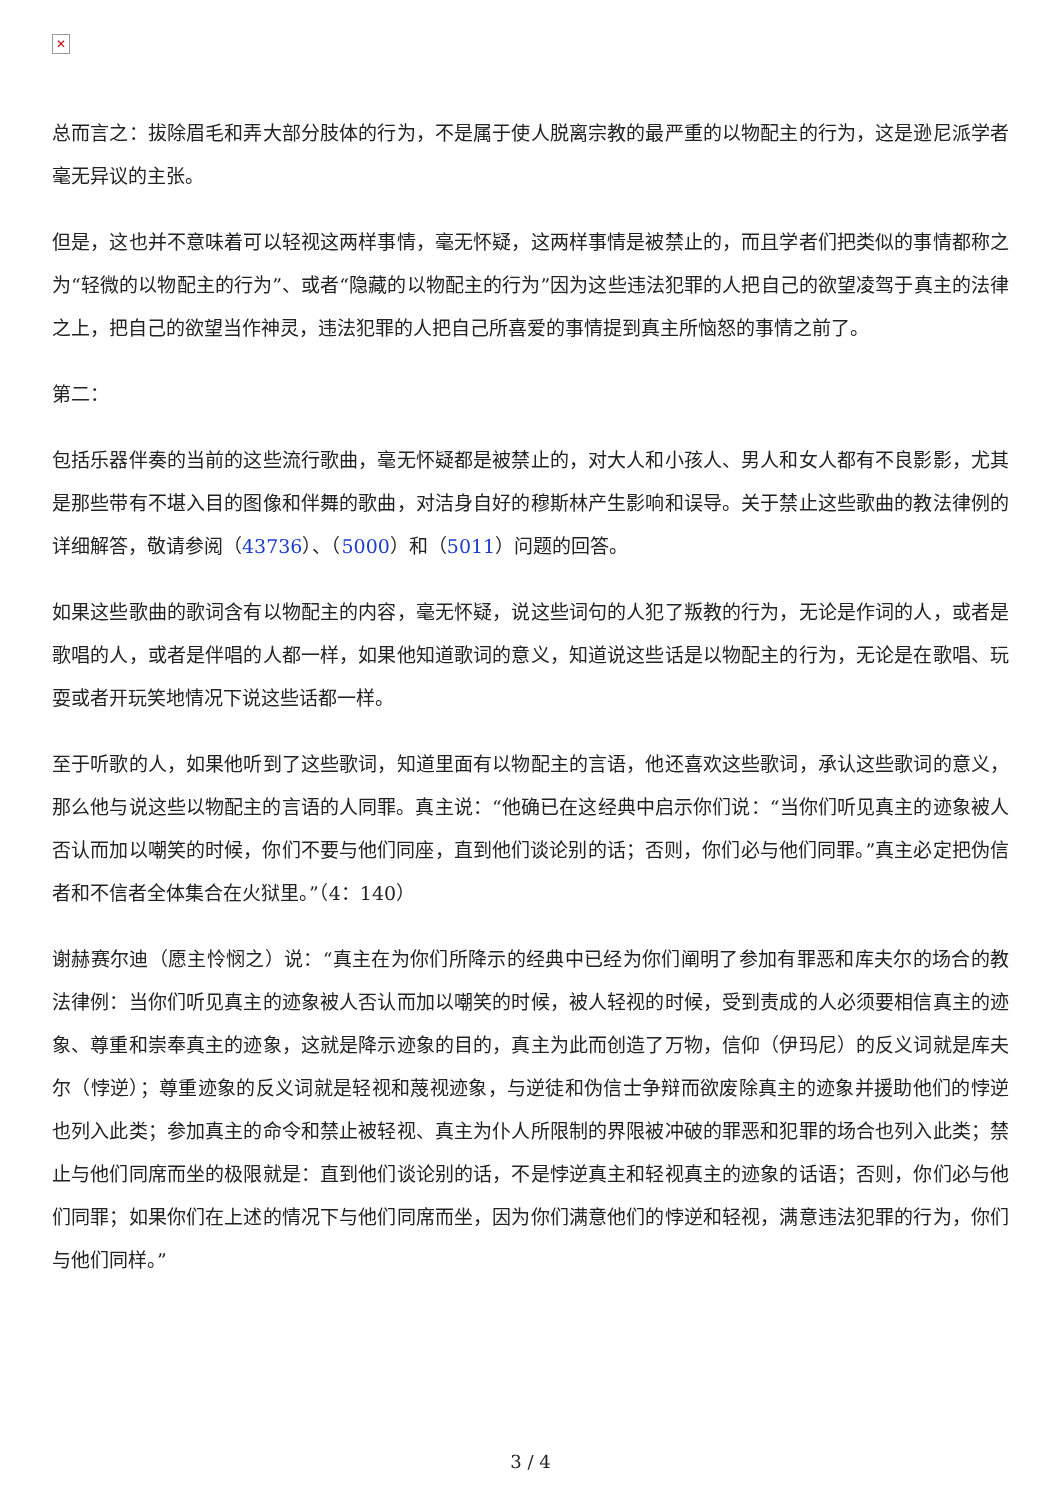✕
总而言之：拔除眉毛和弄大部分肢体的行为，不是属于使人脱离宗教的最严重的以物配主的行为，这是逊尼派学者毫无异议的主张。
但是，这也并不意味着可以轻视这两样事情，毫无怀疑，这两样事情是被禁止的，而且学者们把类似的事情都称之为“轻微的以物配主的行为”、或者“隐藏的以物配主的行为”因为这些违法犯罪的人把自己的欲望凌驾于真主的法律之上，把自己的欲望当作神灵，违法犯罪的人把自己所喜爱的事情提到真主所恼怒的事情之前了。
第二：
包括乐器伴奏的当前的这些流行歌曲，毫无怀疑都是被禁止的，对大人和小孩人、男人和女人都有不良影影，尤其是那些带有不堪入目的图像和伴舞的歌曲，对洁身自好的穆斯林产生影响和误导。关于禁止这些歌曲的教法律例的详细解答，敬请参阅（43736）、（5000）和（5011）问题的回答。
如果这些歌曲的歌词含有以物配主的内容，毫无怀疑，说这些词句的人犯了叛教的行为，无论是作词的人，或者是歌唱的人，或者是伴唱的人都一样，如果他知道歌词的意义，知道说这些话是以物配主的行为，无论是在歌唱、玩耍或者开玩笑地情况下说这些话都一样。
至于听歌的人，如果他听到了这些歌词，知道里面有以物配主的言语，他还喜欢这些歌词，承认这些歌词的意义，那么他与说这些以物配主的言语的人同罪。真主说：“他确已在这经典中启示你们说：“当你们听见真主的迹象被人否认而加以嘲笑的时候，你们不要与他们同座，直到他们谈论别的话；否则，你们必与他们同罪。”真主必定把伪信者和不信者全体集合在火狱里。”（4：140）
谢赫赛尔迪（愿主怜悯之）说：“真主在为你们所降示的经典中已经为你们阐明了参加有罪恶和库夫尔的场合的教法律例：当你们听见真主的迹象被人否认而加以嘲笑的时候，被人轻视的时候，受到责成的人必须要相信真主的迹象、尊重和崇奉真主的迹象，这就是降示迹象的目的，真主为此而创造了万物，信仰（伊玛尼）的反义词就是库夫尔（悖逆）；尊重迹象的反义词就是轻视和蔑视迹象，与逆徒和伪信士争辩而欲废除真主的迹象并援助他们的悖逆也列入此类；参加真主的命令和禁止被轻视、真主为仆人所限制的界限被冲破的罪恶和犯罪的场合也列入此类；禁止与他们同席而坐的极限就是：直到他们谈论别的话，不是悖逆真主和轻视真主的迹象的话语；否则，你们必与他们同罪；如果你们在上述的情况下与他们同席而坐，因为你们满意他们的悖逆和轻视，满意违法犯罪的行为，你们与他们同样。”
3 / 4